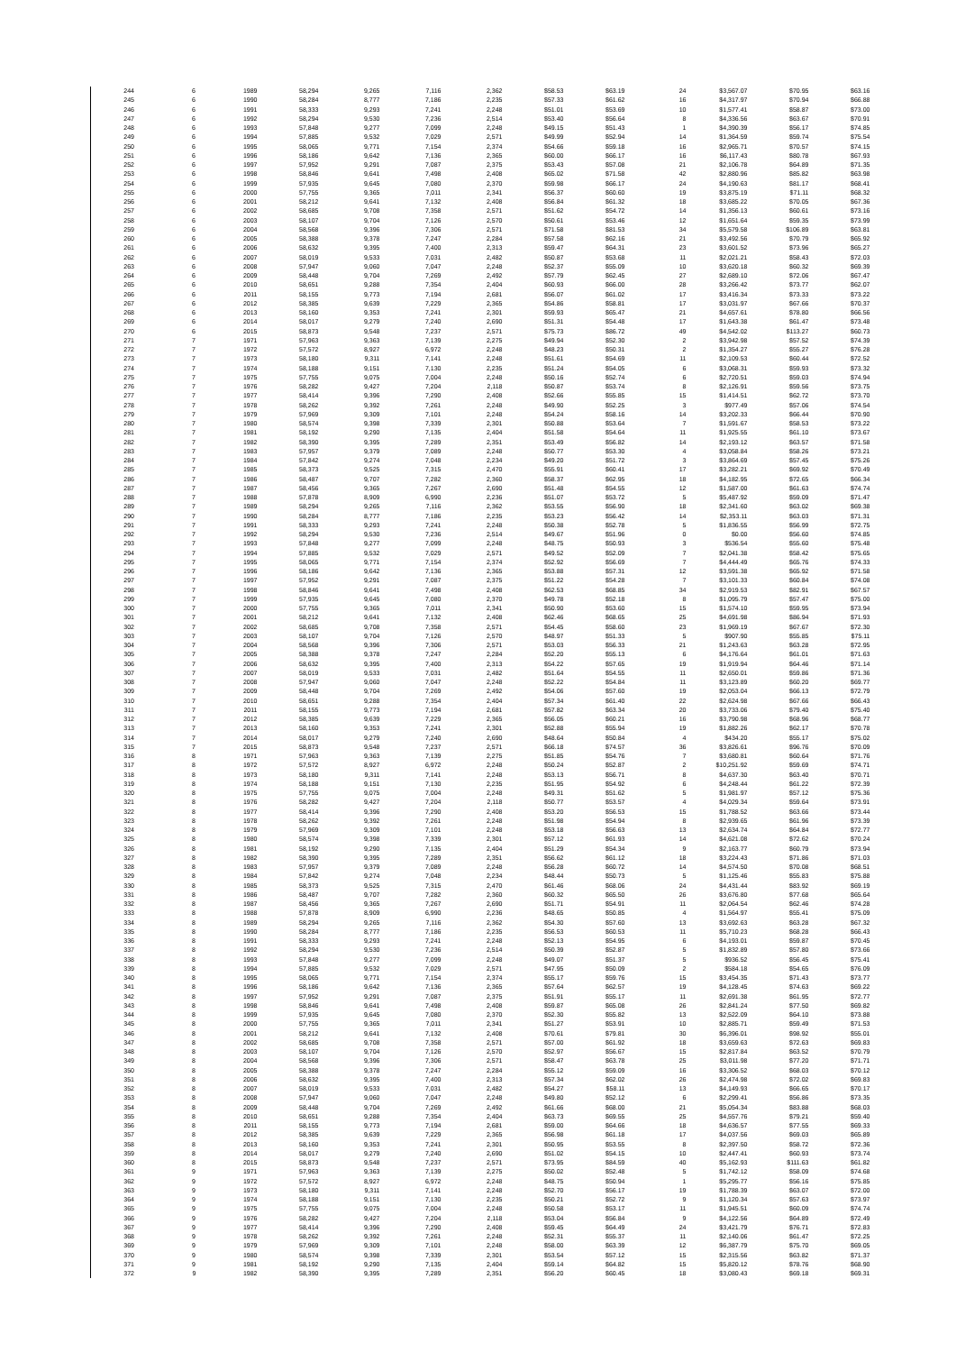| 244 | 6 | 1989 | 58,294 | 9,265 | 7,116 | 2,362 | $58.53 | $63.19 | 24 | $3,567.07 | $70.95 | $63.16 |
| 245 | 6 | 1990 | 58,284 | 8,777 | 7,186 | 2,235 | $57.33 | $61.62 | 16 | $4,317.97 | $70.94 | $66.88 |
| 246 | 6 | 1991 | 58,333 | 9,293 | 7,241 | 2,248 | $51.01 | $53.69 | 10 | $1,577.41 | $58.87 | $73.00 |
| 247 | 6 | 1992 | 58,294 | 9,530 | 7,236 | 2,514 | $53.40 | $56.64 | 8 | $4,336.56 | $63.67 | $70.91 |
| 248 | 6 | 1993 | 57,848 | 9,277 | 7,099 | 2,248 | $49.15 | $51.43 | 1 | $4,390.39 | $56.17 | $74.85 |
| 249 | 6 | 1994 | 57,885 | 9,532 | 7,029 | 2,571 | $49.99 | $52.94 | 14 | $1,364.59 | $59.74 | $75.54 |
| 250 | 6 | 1995 | 58,065 | 9,771 | 7,154 | 2,374 | $54.66 | $59.18 | 16 | $2,965.71 | $70.57 | $74.15 |
| 251 | 6 | 1996 | 58,186 | 9,642 | 7,136 | 2,365 | $60.00 | $66.17 | 16 | $6,117.43 | $80.78 | $67.93 |
| 252 | 6 | 1997 | 57,952 | 9,291 | 7,087 | 2,375 | $53.43 | $57.08 | 21 | $2,106.78 | $64.89 | $71.35 |
| 253 | 6 | 1998 | 58,846 | 9,641 | 7,498 | 2,408 | $65.02 | $71.58 | 42 | $2,880.96 | $85.82 | $63.98 |
| 254 | 6 | 1999 | 57,935 | 9,645 | 7,080 | 2,370 | $59.98 | $66.17 | 24 | $4,190.63 | $81.17 | $68.41 |
| 255 | 6 | 2000 | 57,755 | 9,365 | 7,011 | 2,341 | $56.37 | $60.60 | 19 | $3,875.19 | $71.11 | $68.32 |
| 256 | 6 | 2001 | 58,212 | 9,641 | 7,132 | 2,408 | $56.84 | $61.32 | 18 | $3,685.22 | $70.05 | $67.36 |
| 257 | 6 | 2002 | 58,685 | 9,708 | 7,358 | 2,571 | $51.62 | $54.72 | 14 | $1,356.13 | $60.61 | $73.16 |
| 258 | 6 | 2003 | 58,107 | 9,704 | 7,126 | 2,570 | $50.61 | $53.46 | 12 | $1,651.64 | $59.35 | $73.99 |
| 259 | 6 | 2004 | 58,568 | 9,396 | 7,306 | 2,571 | $71.58 | $81.53 | 34 | $5,579.58 | $106.89 | $63.81 |
| 260 | 6 | 2005 | 58,388 | 9,378 | 7,247 | 2,284 | $57.58 | $62.16 | 21 | $3,492.56 | $70.79 | $65.92 |
| 261 | 6 | 2006 | 58,632 | 9,395 | 7,400 | 2,313 | $59.47 | $64.31 | 23 | $3,601.52 | $73.96 | $65.27 |
| 262 | 6 | 2007 | 58,019 | 9,533 | 7,031 | 2,482 | $50.87 | $53.68 | 11 | $2,021.21 | $58.43 | $72.03 |
| 263 | 6 | 2008 | 57,947 | 9,060 | 7,047 | 2,248 | $52.37 | $55.09 | 10 | $3,620.18 | $60.32 | $69.39 |
| 264 | 6 | 2009 | 58,448 | 9,704 | 7,269 | 2,492 | $57.79 | $62.45 | 27 | $2,689.10 | $72.06 | $67.47 |
| 265 | 6 | 2010 | 58,651 | 9,288 | 7,354 | 2,404 | $60.93 | $66.00 | 28 | $3,266.42 | $73.77 | $62.07 |
| 266 | 6 | 2011 | 58,155 | 9,773 | 7,194 | 2,681 | $56.07 | $61.02 | 17 | $3,416.34 | $73.33 | $73.22 |
| 267 | 6 | 2012 | 58,385 | 9,639 | 7,229 | 2,365 | $54.86 | $58.81 | 17 | $3,031.97 | $67.66 | $70.37 |
| 268 | 6 | 2013 | 58,160 | 9,353 | 7,241 | 2,301 | $59.93 | $65.47 | 21 | $4,657.61 | $78.80 | $66.56 |
| 269 | 6 | 2014 | 58,017 | 9,279 | 7,240 | 2,690 | $51.31 | $54.48 | 17 | $1,643.38 | $61.47 | $73.48 |
| 270 | 6 | 2015 | 58,873 | 9,548 | 7,237 | 2,571 | $75.73 | $86.72 | 49 | $4,542.02 | $113.27 | $60.73 |
| 271 | 7 | 1971 | 57,963 | 9,363 | 7,139 | 2,275 | $49.94 | $52.30 | 2 | $3,942.98 | $57.52 | $74.39 |
| 272 | 7 | 1972 | 57,572 | 8,927 | 6,972 | 2,248 | $48.23 | $50.31 | 2 | $1,354.27 | $55.27 | $76.28 |
| 273 | 7 | 1973 | 58,180 | 9,311 | 7,141 | 2,248 | $51.61 | $54.69 | 11 | $2,109.53 | $60.44 | $72.52 |
| 274 | 7 | 1974 | 58,188 | 9,151 | 7,130 | 2,235 | $51.24 | $54.05 | 6 | $3,068.31 | $59.93 | $73.32 |
| 275 | 7 | 1975 | 57,755 | 9,075 | 7,004 | 2,248 | $50.16 | $52.74 | 6 | $2,720.51 | $59.03 | $74.94 |
| 276 | 7 | 1976 | 58,282 | 9,427 | 7,204 | 2,118 | $50.87 | $53.74 | 8 | $2,126.91 | $59.56 | $73.75 |
| 277 | 7 | 1977 | 58,414 | 9,396 | 7,290 | 2,408 | $52.66 | $55.85 | 15 | $1,414.51 | $62.72 | $73.70 |
| 278 | 7 | 1978 | 58,262 | 9,392 | 7,261 | 2,248 | $49.90 | $52.25 | 3 | $977.49 | $57.06 | $74.54 |
| 279 | 7 | 1979 | 57,969 | 9,309 | 7,101 | 2,248 | $54.24 | $58.16 | 14 | $3,202.33 | $66.44 | $70.90 |
| 280 | 7 | 1980 | 58,574 | 9,398 | 7,339 | 2,301 | $50.88 | $53.64 | 7 | $1,591.67 | $58.53 | $73.22 |
| 281 | 7 | 1981 | 58,192 | 9,290 | 7,135 | 2,404 | $51.58 | $54.64 | 11 | $1,925.55 | $61.10 | $73.67 |
| 282 | 7 | 1982 | 58,390 | 9,395 | 7,289 | 2,351 | $53.49 | $56.82 | 14 | $2,193.12 | $63.57 | $71.58 |
| 283 | 7 | 1983 | 57,957 | 9,379 | 7,089 | 2,248 | $50.77 | $53.30 | 4 | $3,058.84 | $58.26 | $73.21 |
| 284 | 7 | 1984 | 57,842 | 9,274 | 7,048 | 2,234 | $49.20 | $51.72 | 3 | $3,864.69 | $57.45 | $75.26 |
| 285 | 7 | 1985 | 58,373 | 9,525 | 7,315 | 2,470 | $55.91 | $60.41 | 17 | $3,282.21 | $69.92 | $70.49 |
| 286 | 7 | 1986 | 58,487 | 9,707 | 7,282 | 2,360 | $58.37 | $62.95 | 18 | $4,182.95 | $72.65 | $66.34 |
| 287 | 7 | 1987 | 58,456 | 9,365 | 7,267 | 2,690 | $51.48 | $54.55 | 12 | $1,587.00 | $61.63 | $74.74 |
| 288 | 7 | 1988 | 57,878 | 8,909 | 6,990 | 2,236 | $51.07 | $53.72 | 5 | $5,487.92 | $59.09 | $71.47 |
| 289 | 7 | 1989 | 58,294 | 9,265 | 7,116 | 2,362 | $53.55 | $56.90 | 18 | $2,341.60 | $63.02 | $69.38 |
| 290 | 7 | 1990 | 58,284 | 8,777 | 7,186 | 2,235 | $53.23 | $56.42 | 14 | $2,353.11 | $63.03 | $71.31 |
| 291 | 7 | 1991 | 58,333 | 9,293 | 7,241 | 2,248 | $50.38 | $52.78 | 5 | $1,836.55 | $56.99 | $72.75 |
| 292 | 7 | 1992 | 58,294 | 9,530 | 7,236 | 2,514 | $49.67 | $51.96 | 0 | $0.00 | $56.60 | $74.85 |
| 293 | 7 | 1993 | 57,848 | 9,277 | 7,099 | 2,248 | $48.75 | $50.93 | 3 | $536.54 | $55.60 | $75.48 |
| 294 | 7 | 1994 | 57,885 | 9,532 | 7,029 | 2,571 | $49.52 | $52.09 | 7 | $2,041.38 | $58.42 | $75.65 |
| 295 | 7 | 1995 | 58,065 | 9,771 | 7,154 | 2,374 | $52.92 | $56.69 | 7 | $4,444.49 | $65.76 | $74.33 |
| 296 | 7 | 1996 | 58,186 | 9,642 | 7,136 | 2,365 | $53.88 | $57.31 | 12 | $3,591.38 | $65.92 | $71.58 |
| 297 | 7 | 1997 | 57,952 | 9,291 | 7,087 | 2,375 | $51.22 | $54.28 | 7 | $3,101.33 | $60.84 | $74.08 |
| 298 | 7 | 1998 | 58,846 | 9,641 | 7,498 | 2,408 | $62.53 | $68.85 | 34 | $2,919.53 | $82.91 | $67.57 |
| 299 | 7 | 1999 | 57,935 | 9,645 | 7,080 | 2,370 | $49.78 | $52.18 | 8 | $1,095.79 | $57.47 | $75.00 |
| 300 | 7 | 2000 | 57,755 | 9,365 | 7,011 | 2,341 | $50.90 | $53.60 | 15 | $1,574.10 | $59.95 | $73.94 |
| 301 | 7 | 2001 | 58,212 | 9,641 | 7,132 | 2,408 | $62.46 | $68.65 | 25 | $4,691.98 | $86.94 | $71.93 |
| 302 | 7 | 2002 | 58,685 | 9,708 | 7,358 | 2,571 | $54.45 | $58.60 | 23 | $1,969.19 | $67.67 | $72.30 |
| 303 | 7 | 2003 | 58,107 | 9,704 | 7,126 | 2,570 | $48.97 | $51.33 | 5 | $907.90 | $55.85 | $75.11 |
| 304 | 7 | 2004 | 58,568 | 9,396 | 7,306 | 2,571 | $53.03 | $56.33 | 21 | $1,243.63 | $63.28 | $72.95 |
| 305 | 7 | 2005 | 58,388 | 9,378 | 7,247 | 2,284 | $52.20 | $55.13 | 6 | $4,176.64 | $61.01 | $71.63 |
| 306 | 7 | 2006 | 58,632 | 9,395 | 7,400 | 2,313 | $54.22 | $57.65 | 19 | $1,919.94 | $64.46 | $71.14 |
| 307 | 7 | 2007 | 58,019 | 9,533 | 7,031 | 2,482 | $51.64 | $54.55 | 11 | $2,650.01 | $59.86 | $71.36 |
| 308 | 7 | 2008 | 57,947 | 9,060 | 7,047 | 2,248 | $52.22 | $54.84 | 11 | $3,123.89 | $60.20 | $69.77 |
| 309 | 7 | 2009 | 58,448 | 9,704 | 7,269 | 2,492 | $54.06 | $57.60 | 19 | $2,053.04 | $66.13 | $72.79 |
| 310 | 7 | 2010 | 58,651 | 9,288 | 7,354 | 2,404 | $57.34 | $61.40 | 22 | $2,624.98 | $67.66 | $66.43 |
| 311 | 7 | 2011 | 58,155 | 9,773 | 7,194 | 2,681 | $57.82 | $63.34 | 20 | $3,733.06 | $79.40 | $75.40 |
| 312 | 7 | 2012 | 58,385 | 9,639 | 7,229 | 2,365 | $56.05 | $60.21 | 16 | $3,790.98 | $68.96 | $68.77 |
| 313 | 7 | 2013 | 58,160 | 9,353 | 7,241 | 2,301 | $52.88 | $55.94 | 19 | $1,882.26 | $62.17 | $70.78 |
| 314 | 7 | 2014 | 58,017 | 9,279 | 7,240 | 2,690 | $48.64 | $50.84 | 4 | $434.20 | $55.17 | $75.02 |
| 315 | 7 | 2015 | 58,873 | 9,548 | 7,237 | 2,571 | $66.18 | $74.57 | 36 | $3,826.61 | $96.76 | $70.09 |
| 316 | 8 | 1971 | 57,963 | 9,363 | 7,139 | 2,275 | $51.85 | $54.76 | 7 | $3,680.81 | $60.64 | $71.76 |
| 317 | 8 | 1972 | 57,572 | 8,927 | 6,972 | 2,248 | $50.24 | $52.87 | 2 | $10,251.92 | $59.69 | $74.71 |
| 318 | 8 | 1973 | 58,180 | 9,311 | 7,141 | 2,248 | $53.13 | $56.71 | 8 | $4,637.30 | $63.40 | $70.71 |
| 319 | 8 | 1974 | 58,188 | 9,151 | 7,130 | 2,235 | $51.95 | $54.92 | 6 | $4,248.44 | $61.22 | $72.39 |
| 320 | 8 | 1975 | 57,755 | 9,075 | 7,004 | 2,248 | $49.31 | $51.62 | 5 | $1,981.97 | $57.12 | $75.36 |
| 321 | 8 | 1976 | 58,282 | 9,427 | 7,204 | 2,118 | $50.77 | $53.57 | 4 | $4,029.34 | $59.64 | $73.91 |
| 322 | 8 | 1977 | 58,414 | 9,396 | 7,290 | 2,408 | $53.20 | $56.53 | 15 | $1,788.52 | $63.66 | $73.44 |
| 323 | 8 | 1978 | 58,262 | 9,392 | 7,261 | 2,248 | $51.98 | $54.94 | 8 | $2,939.65 | $61.96 | $73.39 |
| 324 | 8 | 1979 | 57,969 | 9,309 | 7,101 | 2,248 | $53.18 | $56.63 | 13 | $2,634.74 | $64.84 | $72.77 |
| 325 | 8 | 1980 | 58,574 | 9,398 | 7,339 | 2,301 | $57.12 | $61.93 | 14 | $4,621.08 | $72.62 | $70.24 |
| 326 | 8 | 1981 | 58,192 | 9,290 | 7,135 | 2,404 | $51.29 | $54.34 | 9 | $2,163.77 | $60.79 | $73.94 |
| 327 | 8 | 1982 | 58,390 | 9,395 | 7,289 | 2,351 | $56.62 | $61.12 | 18 | $3,224.43 | $71.86 | $71.03 |
| 328 | 8 | 1983 | 57,957 | 9,379 | 7,089 | 2,248 | $56.28 | $60.72 | 14 | $4,574.50 | $70.08 | $68.51 |
| 329 | 8 | 1984 | 57,842 | 9,274 | 7,048 | 2,234 | $48.44 | $50.73 | 5 | $1,125.46 | $55.83 | $75.88 |
| 330 | 8 | 1985 | 58,373 | 9,525 | 7,315 | 2,470 | $61.46 | $68.06 | 24 | $4,431.44 | $83.92 | $69.19 |
| 331 | 8 | 1986 | 58,487 | 9,707 | 7,282 | 2,360 | $60.32 | $65.50 | 26 | $3,676.80 | $77.68 | $65.64 |
| 332 | 8 | 1987 | 58,456 | 9,365 | 7,267 | 2,690 | $51.71 | $54.91 | 11 | $2,064.54 | $62.46 | $74.28 |
| 333 | 8 | 1988 | 57,878 | 8,909 | 6,990 | 2,236 | $48.65 | $50.85 | 4 | $1,564.97 | $55.41 | $75.09 |
| 334 | 8 | 1989 | 58,294 | 9,265 | 7,116 | 2,362 | $54.30 | $57.60 | 13 | $3,692.63 | $63.28 | $67.32 |
| 335 | 8 | 1990 | 58,284 | 8,777 | 7,186 | 2,235 | $56.53 | $60.53 | 11 | $5,710.23 | $68.28 | $66.43 |
| 336 | 8 | 1991 | 58,333 | 9,293 | 7,241 | 2,248 | $52.13 | $54.95 | 6 | $4,193.01 | $59.87 | $70.45 |
| 337 | 8 | 1992 | 58,294 | 9,530 | 7,236 | 2,514 | $50.39 | $52.87 | 5 | $1,832.89 | $57.80 | $73.66 |
| 338 | 8 | 1993 | 57,848 | 9,277 | 7,099 | 2,248 | $49.07 | $51.37 | 5 | $936.52 | $56.45 | $75.41 |
| 339 | 8 | 1994 | 57,885 | 9,532 | 7,029 | 2,571 | $47.95 | $50.09 | 2 | $584.18 | $54.65 | $76.09 |
| 340 | 8 | 1995 | 58,065 | 9,771 | 7,154 | 2,374 | $55.17 | $59.76 | 15 | $3,454.35 | $71.43 | $73.77 |
| 341 | 8 | 1996 | 58,186 | 9,642 | 7,136 | 2,365 | $57.64 | $62.57 | 19 | $4,128.45 | $74.63 | $69.22 |
| 342 | 8 | 1997 | 57,952 | 9,291 | 7,087 | 2,375 | $51.91 | $55.17 | 11 | $2,691.38 | $61.95 | $72.77 |
| 343 | 8 | 1998 | 58,846 | 9,641 | 7,498 | 2,408 | $59.87 | $65.08 | 26 | $2,841.24 | $77.50 | $69.82 |
| 344 | 8 | 1999 | 57,935 | 9,645 | 7,080 | 2,370 | $52.30 | $55.82 | 13 | $2,522.09 | $64.10 | $73.88 |
| 345 | 8 | 2000 | 57,755 | 9,365 | 7,011 | 2,341 | $51.27 | $53.91 | 10 | $2,885.71 | $59.49 | $71.53 |
| 346 | 8 | 2001 | 58,212 | 9,641 | 7,132 | 2,408 | $70.61 | $79.81 | 30 | $6,396.01 | $98.92 | $55.01 |
| 347 | 8 | 2002 | 58,685 | 9,708 | 7,358 | 2,571 | $57.00 | $61.92 | 18 | $3,659.63 | $72.63 | $69.83 |
| 348 | 8 | 2003 | 58,107 | 9,704 | 7,126 | 2,570 | $52.97 | $56.67 | 15 | $2,817.84 | $63.52 | $70.79 |
| 349 | 8 | 2004 | 58,568 | 9,396 | 7,306 | 2,571 | $58.47 | $63.78 | 25 | $3,011.98 | $77.20 | $71.71 |
| 350 | 8 | 2005 | 58,388 | 9,378 | 7,247 | 2,284 | $55.12 | $59.09 | 16 | $3,306.52 | $68.03 | $70.12 |
| 351 | 8 | 2006 | 58,632 | 9,395 | 7,400 | 2,313 | $57.34 | $62.02 | 26 | $2,474.98 | $72.02 | $69.83 |
| 352 | 8 | 2007 | 58,019 | 9,533 | 7,031 | 2,482 | $54.27 | $58.11 | 13 | $4,149.93 | $66.65 | $70.17 |
| 353 | 8 | 2008 | 57,947 | 9,060 | 7,047 | 2,248 | $49.80 | $52.12 | 6 | $2,299.41 | $56.86 | $73.35 |
| 354 | 8 | 2009 | 58,448 | 9,704 | 7,269 | 2,492 | $61.66 | $68.00 | 21 | $5,054.34 | $83.88 | $68.03 |
| 355 | 8 | 2010 | 58,651 | 9,288 | 7,354 | 2,404 | $63.73 | $69.55 | 25 | $4,557.76 | $79.21 | $59.40 |
| 356 | 8 | 2011 | 58,155 | 9,773 | 7,194 | 2,681 | $59.00 | $64.66 | 18 | $4,636.57 | $77.55 | $69.33 |
| 357 | 8 | 2012 | 58,385 | 9,639 | 7,229 | 2,365 | $56.98 | $61.18 | 17 | $4,037.56 | $69.03 | $65.89 |
| 358 | 8 | 2013 | 58,160 | 9,353 | 7,241 | 2,301 | $50.95 | $53.55 | 8 | $2,397.50 | $58.72 | $72.36 |
| 359 | 8 | 2014 | 58,017 | 9,279 | 7,240 | 2,690 | $51.02 | $54.15 | 10 | $2,447.41 | $60.93 | $73.74 |
| 360 | 8 | 2015 | 58,873 | 9,548 | 7,237 | 2,571 | $73.95 | $84.59 | 40 | $5,162.93 | $111.63 | $61.82 |
| 361 | 9 | 1971 | 57,963 | 9,363 | 7,139 | 2,275 | $50.02 | $52.48 | 5 | $1,742.12 | $58.09 | $74.68 |
| 362 | 9 | 1972 | 57,572 | 8,927 | 6,972 | 2,248 | $48.75 | $50.94 | 1 | $5,295.77 | $56.16 | $75.85 |
| 363 | 9 | 1973 | 58,180 | 9,311 | 7,141 | 2,248 | $52.70 | $56.17 | 19 | $1,788.39 | $63.07 | $72.00 |
| 364 | 9 | 1974 | 58,188 | 9,151 | 7,130 | 2,235 | $50.21 | $52.72 | 9 | $1,120.34 | $57.63 | $73.97 |
| 365 | 9 | 1975 | 57,755 | 9,075 | 7,004 | 2,248 | $50.58 | $53.17 | 11 | $1,945.51 | $60.09 | $74.74 |
| 366 | 9 | 1976 | 58,282 | 9,427 | 7,204 | 2,118 | $53.04 | $56.84 | 9 | $4,122.56 | $64.89 | $72.49 |
| 367 | 9 | 1977 | 58,414 | 9,396 | 7,290 | 2,408 | $59.45 | $64.49 | 24 | $3,421.79 | $76.71 | $72.83 |
| 368 | 9 | 1978 | 58,262 | 9,392 | 7,261 | 2,248 | $52.31 | $55.37 | 11 | $2,140.06 | $61.47 | $72.25 |
| 369 | 9 | 1979 | 57,969 | 9,309 | 7,101 | 2,248 | $58.00 | $63.39 | 12 | $6,387.79 | $75.70 | $69.05 |
| 370 | 9 | 1980 | 58,574 | 9,398 | 7,339 | 2,301 | $53.54 | $57.12 | 15 | $2,315.56 | $63.82 | $71.37 |
| 371 | 9 | 1981 | 58,192 | 9,290 | 7,135 | 2,404 | $59.14 | $64.82 | 15 | $5,820.12 | $78.76 | $68.90 |
| 372 | 9 | 1982 | 58,390 | 9,395 | 7,289 | 2,351 | $56.20 | $60.45 | 18 | $3,080.43 | $69.18 | $69.31 |